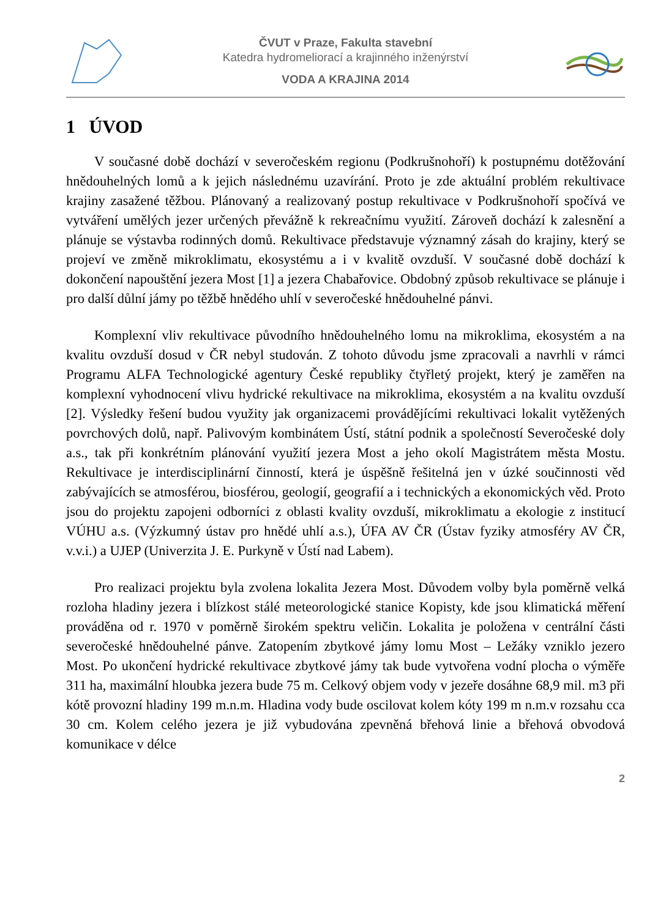ČVUT v Praze, Fakulta stavební
Katedra hydromeliorací a krajinného inženýrství
VODA A KRAJINA 2014
1 ÚVOD
V současné době dochází v severočeském regionu (Podkrušnohoří) k postupnému dotěžování hnědouhelných lomů a k jejich následnému uzavírání. Proto je zde aktuální problém rekultivace krajiny zasažené těžbou. Plánovaný a realizovaný postup rekultivace v Podkrušnohoří spočívá ve vytváření umělých jezer určených převážně k rekreačnímu využití. Zároveň dochází k zalesnění a plánuje se výstavba rodinných domů. Rekultivace představuje významný zásah do krajiny, který se projeví ve změně mikroklimatu, ekosystému a i v kvalitě ovzduší. V současné době dochází k dokončení napouštění jezera Most [1] a jezera Chabařovice. Obdobný způsob rekultivace se plánuje i pro další důlní jámy po těžbě hnědého uhlí v severočeské hnědouhelné pánvi.
Komplexní vliv rekultivace původního hnědouhelného lomu na mikroklima, ekosystém a na kvalitu ovzduší dosud v ČR nebyl studován. Z tohoto důvodu jsme zpracovali a navrhli v rámci Programu ALFA Technologické agentury České republiky čtyřletý projekt, který je zaměřen na komplexní vyhodnocení vlivu hydrické rekultivace na mikroklima, ekosystém a na kvalitu ovzduší [2]. Výsledky řešení budou využity jak organizacemi provádějícími rekultivaci lokalit vytěžených povrchových dolů, např. Palivovým kombinátem Ústí, státní podnik a společností Severočeské doly a.s., tak při konkrétním plánování využití jezera Most a jeho okolí Magistrátem města Mostu. Rekultivace je interdisciplinární činností, která je úspěšně řešitelná jen v úzké součinnosti věd zabývajících se atmosférou, biosférou, geologií, geografií a i technických a ekonomických věd. Proto jsou do projektu zapojeni odborníci z oblasti kvality ovzduší, mikroklimatu a ekologie z institucí VÚHU a.s. (Výzkumný ústav pro hnědé uhlí a.s.), ÚFA AV ČR (Ústav fyziky atmosféry AV ČR, v.v.i.) a UJEP (Univerzita J. E. Purkyně v Ústí nad Labem).
Pro realizaci projektu byla zvolena lokalita Jezera Most. Důvodem volby byla poměrně velká rozloha hladiny jezera i blízkost stálé meteorologické stanice Kopisty, kde jsou klimatická měření prováděna od r. 1970 v poměrně širokém spektru veličin. Lokalita je položena v centrální části severočeské hnědouhelné pánve. Zatopením zbytkové jámy lomu Most – Ležáky vzniklo jezero Most. Po ukončení hydrické rekultivace zbytkové jámy tak bude vytvořena vodní plocha o výměře 311 ha, maximální hloubka jezera bude 75 m. Celkový objem vody v jezeře dosáhne 68,9 mil. m3 při kótě provozní hladiny 199 m.n.m. Hladina vody bude oscilovat kolem kóty 199 m n.m.v rozsahu cca 30 cm. Kolem celého jezera je již vybudována zpevněná břehová linie a břehová obvodová komunikace v délce
2